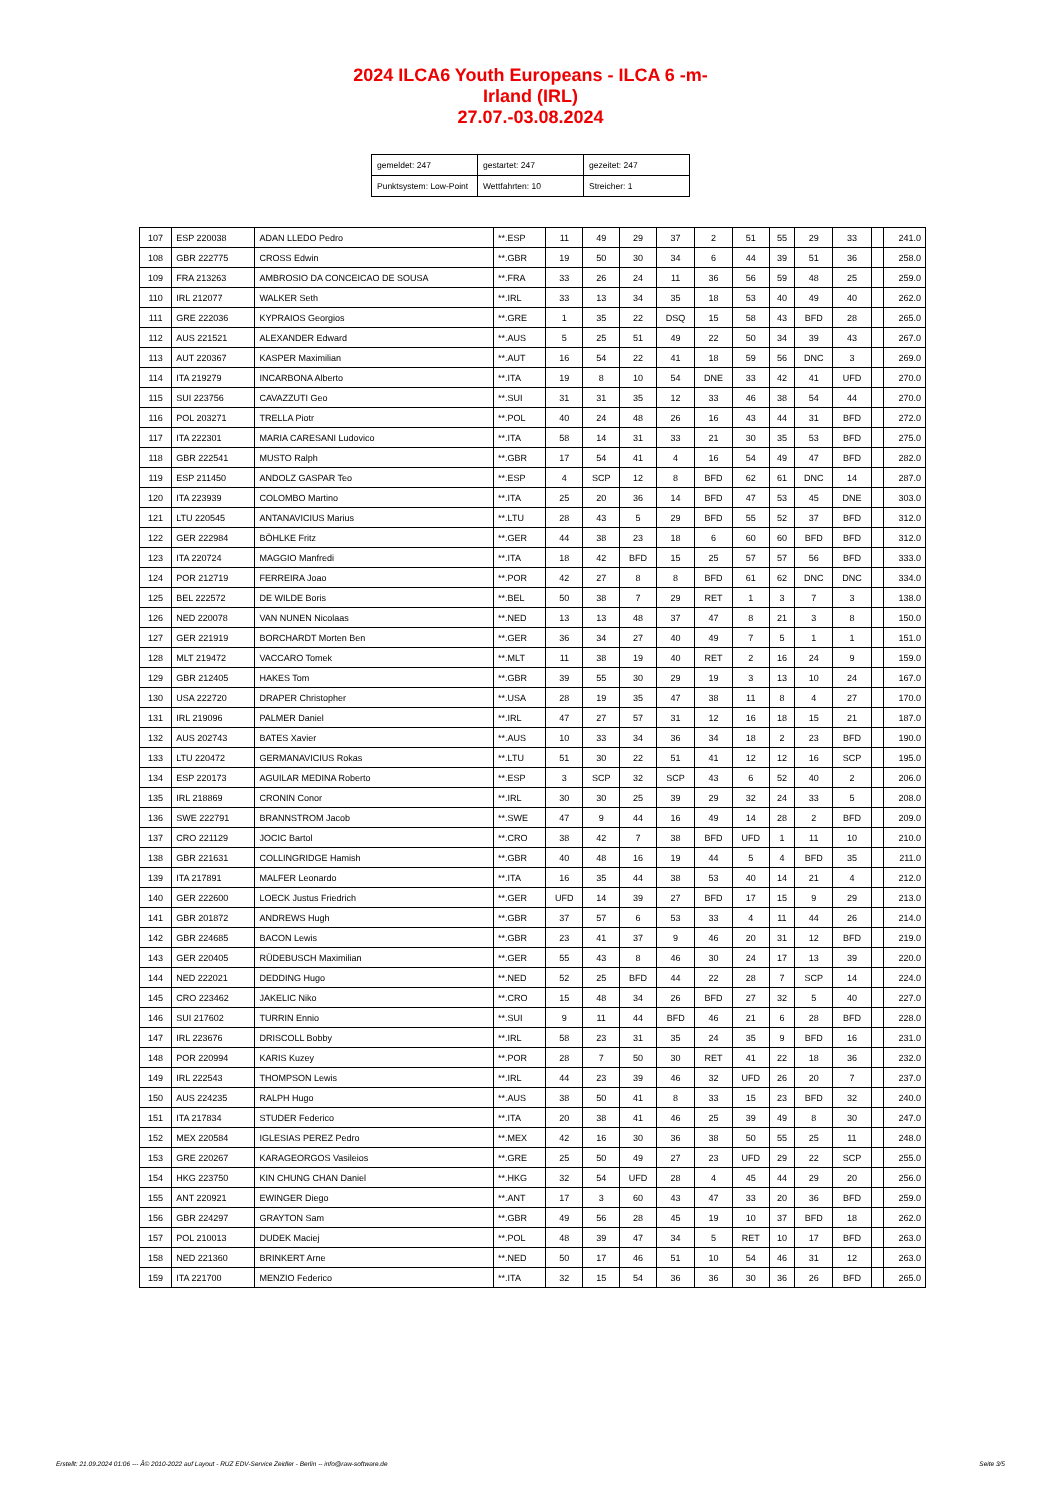2024 ILCA6 Youth Europeans - ILCA 6 -m-
Irland (IRL)
27.07.-03.08.2024
| gemeldet: 247 | gestartet: 247 | gezeitet: 247 |
| Punktsystem: Low-Point | Wettfahrten: 10 | Streicher: 1 |
| 107 | ESP 220038 | ADAN LLEDO Pedro | **.ESP | 11 | 49 | 29 | 37 | 2 | 51 | 55 | 29 | 33 | | 241.0 |
| 108 | GBR 222775 | CROSS Edwin | **.GBR | 19 | 50 | 30 | 34 | 6 | 44 | 39 | 51 | 36 | | 258.0 |
| 109 | FRA 213263 | AMBROSIO DA CONCEICAO DE SOUSA | **.FRA | 33 | 26 | 24 | 11 | 36 | 56 | 59 | 48 | 25 | | 259.0 |
| 110 | IRL 212077 | WALKER Seth | **.IRL | 33 | 13 | 34 | 35 | 18 | 53 | 40 | 49 | 40 | | 262.0 |
| 111 | GRE 222036 | KYPRAIOS Georgios | **.GRE | 1 | 35 | 22 | DSQ | 15 | 58 | 43 | BFD | 28 | | 265.0 |
| 112 | AUS 221521 | ALEXANDER Edward | **.AUS | 5 | 25 | 51 | 49 | 22 | 50 | 34 | 39 | 43 | | 267.0 |
| 113 | AUT 220367 | KASPER Maximilian | **.AUT | 16 | 54 | 22 | 41 | 18 | 59 | 56 | DNC | 3 | | 269.0 |
| 114 | ITA 219279 | INCARBONA Alberto | **.ITA | 19 | 8 | 10 | 54 | DNE | 33 | 42 | 41 | UFD | | 270.0 |
| 115 | SUI 223756 | CAVAZZUTI Geo | **.SUI | 31 | 31 | 35 | 12 | 33 | 46 | 38 | 54 | 44 | | 270.0 |
| 116 | POL 203271 | TRELLA Piotr | **.POL | 40 | 24 | 48 | 26 | 16 | 43 | 44 | 31 | BFD | | 272.0 |
| 117 | ITA 222301 | MARIA CARESANI Ludovico | **.ITA | 58 | 14 | 31 | 33 | 21 | 30 | 35 | 53 | BFD | | 275.0 |
| 118 | GBR 222541 | MUSTO Ralph | **.GBR | 17 | 54 | 41 | 4 | 16 | 54 | 49 | 47 | BFD | | 282.0 |
| 119 | ESP 211450 | ANDOLZ GASPAR Teo | **.ESP | 4 | SCP | 12 | 8 | BFD | 62 | 61 | DNC | 14 | | 287.0 |
| 120 | ITA 223939 | COLOMBO Martino | **.ITA | 25 | 20 | 36 | 14 | BFD | 47 | 53 | 45 | DNE | | 303.0 |
| 121 | LTU 220545 | ANTANAVICIUS Marius | **.LTU | 28 | 43 | 5 | 29 | BFD | 55 | 52 | 37 | BFD | | 312.0 |
| 122 | GER 222984 | BÖHLKE Fritz | **.GER | 44 | 38 | 23 | 18 | 6 | 60 | 60 | BFD | BFD | | 312.0 |
| 123 | ITA 220724 | MAGGIO Manfredi | **.ITA | 18 | 42 | BFD | 15 | 25 | 57 | 57 | 56 | BFD | | 333.0 |
| 124 | POR 212719 | FERREIRA Joao | **.POR | 42 | 27 | 8 | 8 | BFD | 61 | 62 | DNC | DNC | | 334.0 |
| 125 | BEL 222572 | DE WILDE Boris | **.BEL | 50 | 38 | 7 | 29 | RET | 1 | 3 | 7 | 3 | | 138.0 |
| 126 | NED 220078 | VAN NUNEN Nicolaas | **.NED | 13 | 13 | 48 | 37 | 47 | 8 | 21 | 3 | 8 | | 150.0 |
| 127 | GER 221919 | BORCHARDT Morten Ben | **.GER | 36 | 34 | 27 | 40 | 49 | 7 | 5 | 1 | 1 | | 151.0 |
| 128 | MLT 219472 | VACCARO Tomek | **.MLT | 11 | 38 | 19 | 40 | RET | 2 | 16 | 24 | 9 | | 159.0 |
| 129 | GBR 212405 | HAKES Tom | **.GBR | 39 | 55 | 30 | 29 | 19 | 3 | 13 | 10 | 24 | | 167.0 |
| 130 | USA 222720 | DRAPER Christopher | **.USA | 28 | 19 | 35 | 47 | 38 | 11 | 8 | 4 | 27 | | 170.0 |
| 131 | IRL 219096 | PALMER Daniel | **.IRL | 47 | 27 | 57 | 31 | 12 | 16 | 18 | 15 | 21 | | 187.0 |
| 132 | AUS 202743 | BATES Xavier | **.AUS | 10 | 33 | 34 | 36 | 34 | 18 | 2 | 23 | BFD | | 190.0 |
| 133 | LTU 220472 | GERMANAVICIUS Rokas | **.LTU | 51 | 30 | 22 | 51 | 41 | 12 | 12 | 16 | SCP | | 195.0 |
| 134 | ESP 220173 | AGUILAR MEDINA Roberto | **.ESP | 3 | SCP | 32 | SCP | 43 | 6 | 52 | 40 | 2 | | 206.0 |
| 135 | IRL 218869 | CRONIN Conor | **.IRL | 30 | 30 | 25 | 39 | 29 | 32 | 24 | 33 | 5 | | 208.0 |
| 136 | SWE 222791 | BRANNSTROM Jacob | **.SWE | 47 | 9 | 44 | 16 | 49 | 14 | 28 | 2 | BFD | | 209.0 |
| 137 | CRO 221129 | JOCIC Bartol | **.CRO | 38 | 42 | 7 | 38 | BFD | UFD | 1 | 11 | 10 | | 210.0 |
| 138 | GBR 221631 | COLLINGRIDGE Hamish | **.GBR | 40 | 48 | 16 | 19 | 44 | 5 | 4 | BFD | 35 | | 211.0 |
| 139 | ITA 217891 | MALFER Leonardo | **.ITA | 16 | 35 | 44 | 38 | 53 | 40 | 14 | 21 | 4 | | 212.0 |
| 140 | GER 222600 | LOECK Justus Friedrich | **.GER | UFD | 14 | 39 | 27 | BFD | 17 | 15 | 9 | 29 | | 213.0 |
| 141 | GBR 201872 | ANDREWS Hugh | **.GBR | 37 | 57 | 6 | 53 | 33 | 4 | 11 | 44 | 26 | | 214.0 |
| 142 | GBR 224685 | BACON Lewis | **.GBR | 23 | 41 | 37 | 9 | 46 | 20 | 31 | 12 | BFD | | 219.0 |
| 143 | GER 220405 | RÜDEBUSCH Maximilian | **.GER | 55 | 43 | 8 | 46 | 30 | 24 | 17 | 13 | 39 | | 220.0 |
| 144 | NED 222021 | DEDDING Hugo | **.NED | 52 | 25 | BFD | 44 | 22 | 28 | 7 | SCP | 14 | | 224.0 |
| 145 | CRO 223462 | JAKELIC Niko | **.CRO | 15 | 48 | 34 | 26 | BFD | 27 | 32 | 5 | 40 | | 227.0 |
| 146 | SUI 217602 | TURRIN Ennio | **.SUI | 9 | 11 | 44 | BFD | 46 | 21 | 6 | 28 | BFD | | 228.0 |
| 147 | IRL 223676 | DRISCOLL Bobby | **.IRL | 58 | 23 | 31 | 35 | 24 | 35 | 9 | BFD | 16 | | 231.0 |
| 148 | POR 220994 | KARIS Kuzey | **.POR | 28 | 7 | 50 | 30 | RET | 41 | 22 | 18 | 36 | | 232.0 |
| 149 | IRL 222543 | THOMPSON Lewis | **.IRL | 44 | 23 | 39 | 46 | 32 | UFD | 26 | 20 | 7 | | 237.0 |
| 150 | AUS 224235 | RALPH Hugo | **.AUS | 38 | 50 | 41 | 8 | 33 | 15 | 23 | BFD | 32 | | 240.0 |
| 151 | ITA 217834 | STUDER Federico | **.ITA | 20 | 38 | 41 | 46 | 25 | 39 | 49 | 8 | 30 | | 247.0 |
| 152 | MEX 220584 | IGLESIAS PEREZ Pedro | **.MEX | 42 | 16 | 30 | 36 | 38 | 50 | 55 | 25 | 11 | | 248.0 |
| 153 | GRE 220267 | KARAGEORGOS Vasileios | **.GRE | 25 | 50 | 49 | 27 | 23 | UFD | 29 | 22 | SCP | | 255.0 |
| 154 | HKG 223750 | KIN CHUNG CHAN Daniel | **.HKG | 32 | 54 | UFD | 28 | 4 | 45 | 44 | 29 | 20 | | 256.0 |
| 155 | ANT 220921 | EWINGER Diego | **.ANT | 17 | 3 | 60 | 43 | 47 | 33 | 20 | 36 | BFD | | 259.0 |
| 156 | GBR 224297 | GRAYTON Sam | **.GBR | 49 | 56 | 28 | 45 | 19 | 10 | 37 | BFD | 18 | | 262.0 |
| 157 | POL 210013 | DUDEK Maciej | **.POL | 48 | 39 | 47 | 34 | 5 | RET | 10 | 17 | BFD | | 263.0 |
| 158 | NED 221360 | BRINKERT Arne | **.NED | 50 | 17 | 46 | 51 | 10 | 54 | 46 | 31 | 12 | | 263.0 |
| 159 | ITA 221700 | MENZIO Federico | **.ITA | 32 | 15 | 54 | 36 | 36 | 30 | 36 | 26 | BFD | | 265.0 |
Erstellt: 21.09.2024 01:06 --- Â© 2010-2022 auf Layout - RUZ EDV-Service Zeidler - Berlin -- info@raw-software.de Seite 3/5